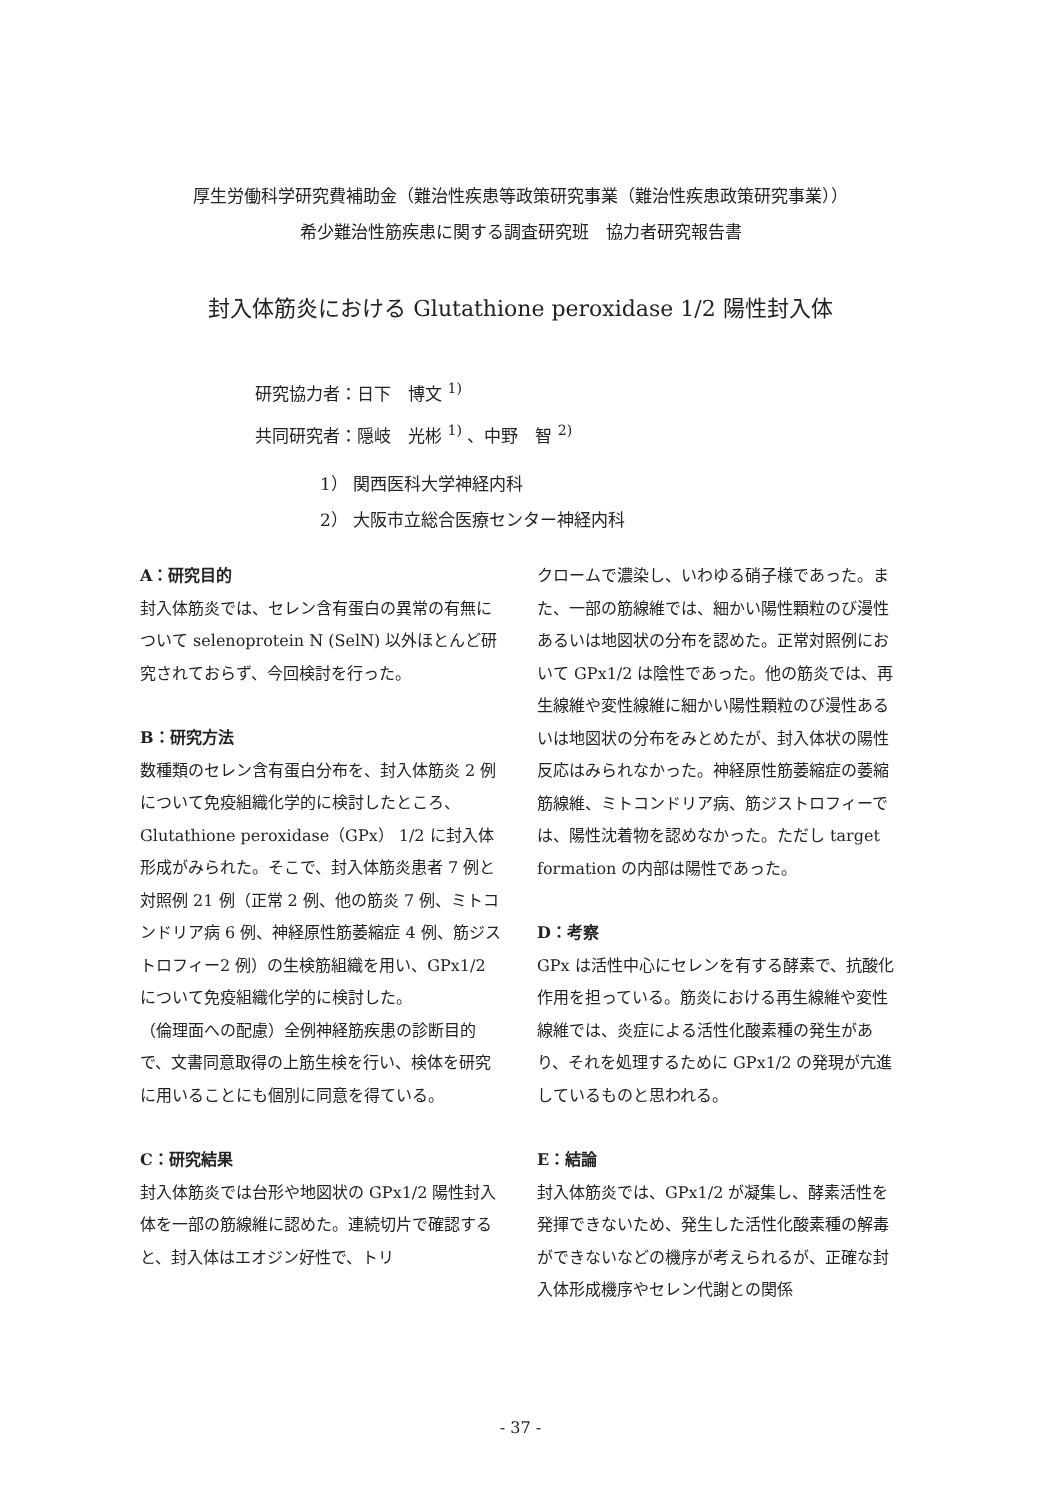厚生労働科学研究費補助金（難治性疾患等政策研究事業（難治性疾患政策研究事業））
希少難治性筋疾患に関する調査研究班　協力者研究報告書
封入体筋炎における Glutathione peroxidase 1/2 陽性封入体
研究協力者：日下　博文 <sup>1)</sup>
共同研究者：隠岐　光彬 <sup>1)</sup> 、中野　智 <sup>2)</sup>
1） 関西医科大学神経内科
2） 大阪市立総合医療センター神経内科
A：研究目的
封入体筋炎では、セレン含有蛋白の異常の有無について selenoprotein N (SelN) 以外ほとんど研究されておらず、今回検討を行った。
B：研究方法
数種類のセレン含有蛋白分布を、封入体筋炎 2 例について免疫組織化学的に検討したところ、Glutathione peroxidase（GPx） 1/2 に封入体形成がみられた。そこで、封入体筋炎患者 7 例と対照例 21 例（正常 2 例、他の筋炎 7 例、ミトコンドリア病 6 例、神経原性筋萎縮症 4 例、筋ジストロフィー2 例）の生検筋組織を用い、GPx1/2 について免疫組織化学的に検討した。
（倫理面への配慮）全例神経筋疾患の診断目的で、文書同意取得の上筋生検を行い、検体を研究に用いることにも個別に同意を得ている。
C：研究結果
封入体筋炎では台形や地図状の GPx1/2 陽性封入体を一部の筋線維に認めた。連続切片で確認すると、封入体はエオジン好性で、トリ
クロームで濃染し、いわゆる硝子様であった。また、一部の筋線維では、細かい陽性顆粒のび漫性あるいは地図状の分布を認めた。正常対照例において GPx1/2 は陰性であった。他の筋炎では、再生線維や変性線維に細かい陽性顆粒のび漫性あるいは地図状の分布をみとめたが、封入体状の陽性反応はみられなかった。神経原性筋萎縮症の萎縮筋線維、ミトコンドリア病、筋ジストロフィーでは、陽性沈着物を認めなかった。ただし target formation の内部は陽性であった。
D：考察
GPx は活性中心にセレンを有する酵素で、抗酸化作用を担っている。筋炎における再生線維や変性線維では、炎症による活性化酸素種の発生があり、それを処理するために GPx1/2 の発現が亢進しているものと思われる。
E：結論
封入体筋炎では、GPx1/2 が凝集し、酵素活性を発揮できないため、発生した活性化酸素種の解毒ができないなどの機序が考えられるが、正確な封入体形成機序やセレン代謝との関係
- 37 -